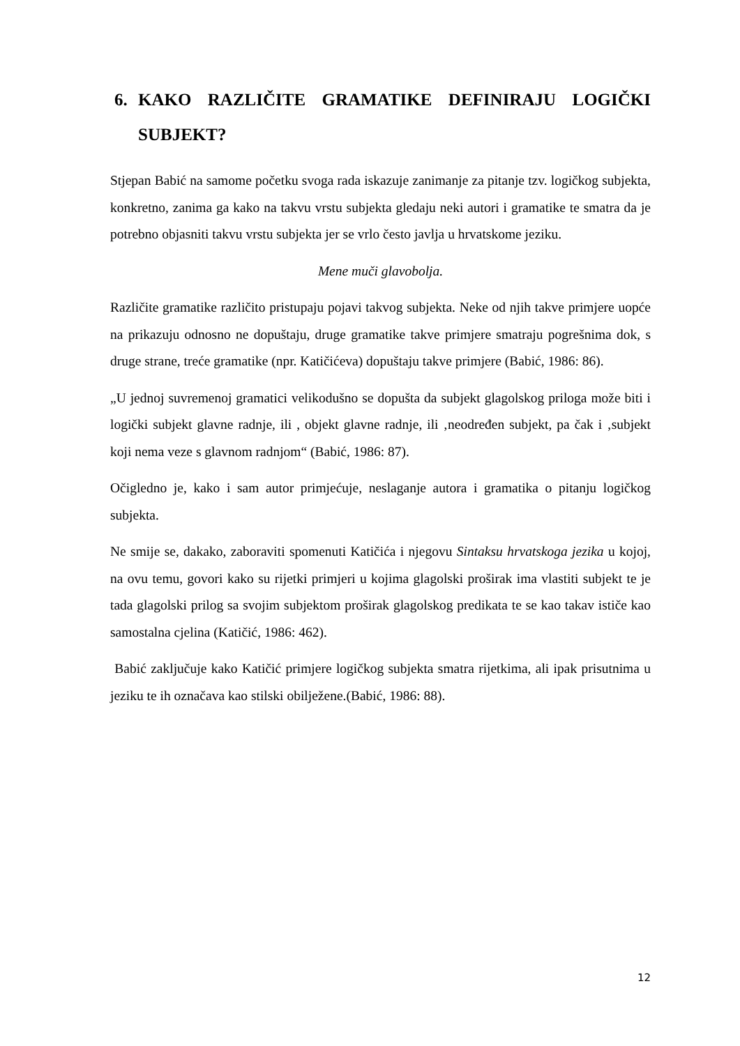6. KAKO RAZLIČITE GRAMATIKE DEFINIRAJU LOGIČKI SUBJEKT?
Stjepan Babić na samome početku svoga rada iskazuje zanimanje za pitanje tzv. logičkog subjekta, konkretno, zanima ga kako na takvu vrstu subjekta gledaju neki autori i gramatike te smatra da je potrebno objasniti takvu vrstu subjekta jer se vrlo često javlja u hrvatskome jeziku.
Mene muči glavobolja.
Različite gramatike različito pristupaju pojavi takvog subjekta. Neke od njih takve primjere uopće na prikazuju odnosno ne dopuštaju, druge gramatike takve primjere smatraju pogrešnima dok, s druge strane, treće gramatike (npr. Katičićeva) dopuštaju takve primjere (Babić, 1986: 86).
„U jednoj suvremenoj gramatici velikodušno se dopušta da subjekt glagolskog priloga može biti i logički subjekt glavne radnje, ili , objekt glavne radnje, ili ‚neodređen subjekt, pa čak i ‚subjekt koji nema veze s glavnom radnjom“ (Babić, 1986: 87).
Očigledno je, kako i sam autor primjećuje, neslaganje autora i gramatika o pitanju logičkog subjekta.
Ne smije se, dakako, zaboraviti spomenuti Katičića i njegovu Sintaksu hrvatskoga jezika u kojoj, na ovu temu, govori kako su rijetki primjeri u kojima glagolski proširak ima vlastiti subjekt te je tada glagolski prilog sa svojim subjektom proširak glagolskog predikata te se kao takav ističe kao samostalna cjelina (Katičić, 1986: 462).
Babić zaključuje kako Katičić primjere logičkog subjekta smatra rijetkima, ali ipak prisutnima u jeziku te ih označava kao stilski obilježene.(Babić, 1986: 88).
12